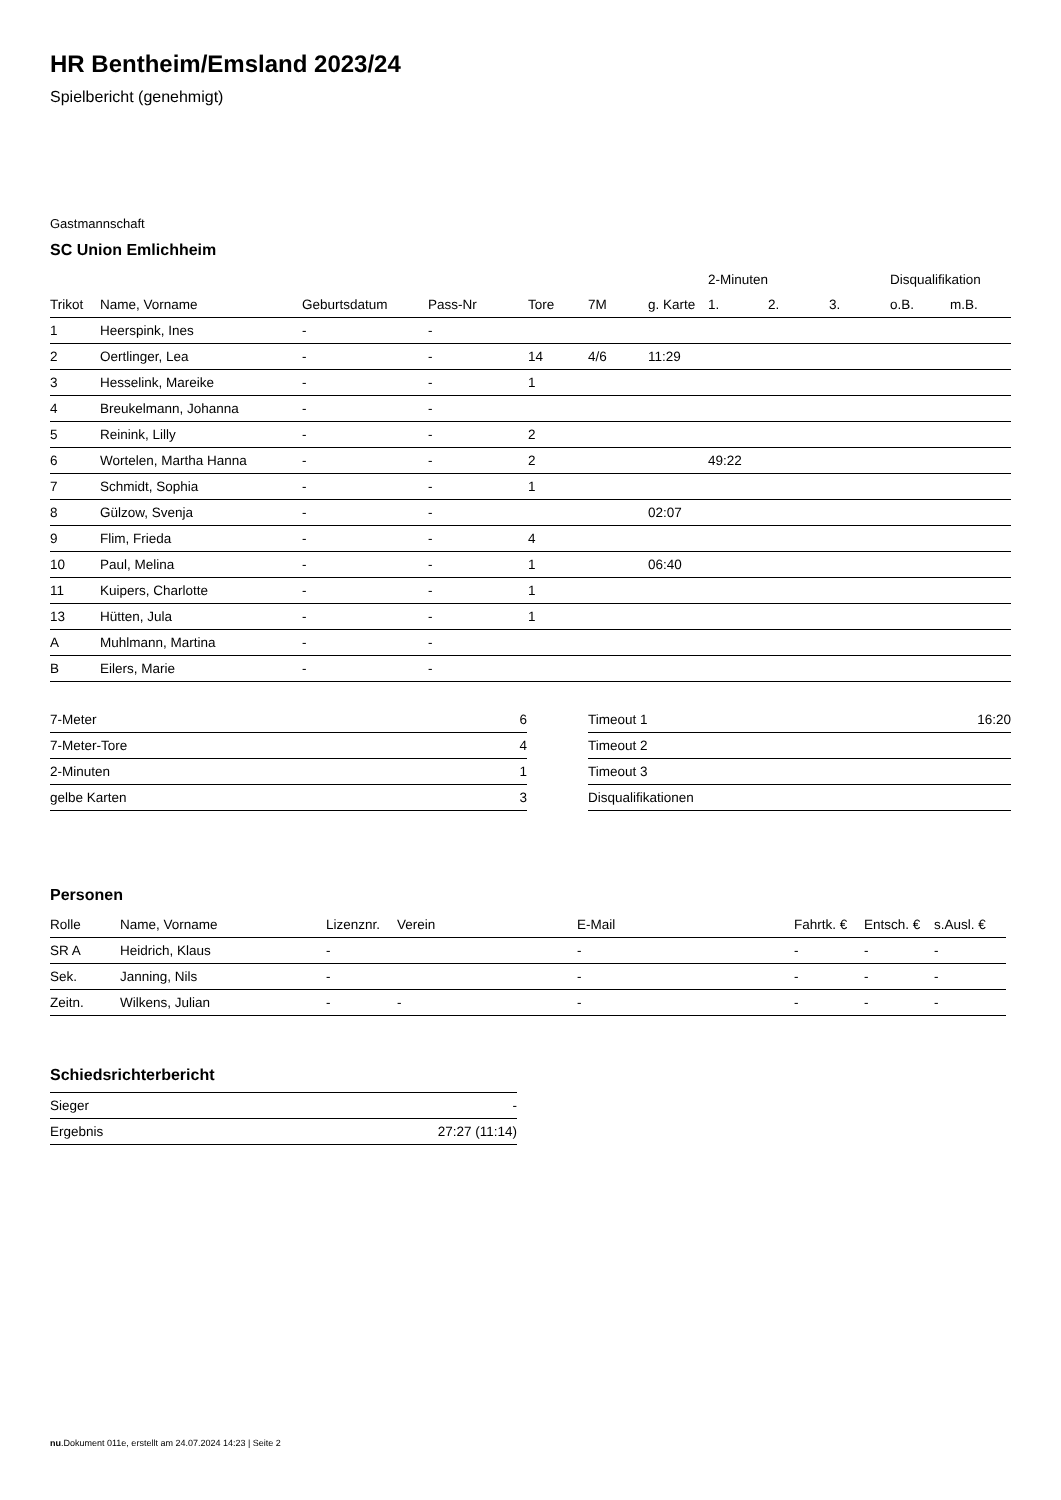HR Bentheim/Emsland 2023/24
Spielbericht (genehmigt)
Gastmannschaft
SC Union Emlichheim
| | | | | | | | 2-Minuten | | | Disqualifikation | |
| --- | --- | --- | --- | --- | --- | --- | --- | --- | --- | --- | --- |
| Trikot | Name, Vorname | Geburtsdatum | Pass-Nr | Tore | 7M | g. Karte | 1. | 2. | 3. | o.B. | m.B. |
| 1 | Heerspink, Ines | - | - | | | | | | | | |
| 2 | Oertlinger, Lea | - | - | 14 | 4/6 | 11:29 | | | | | |
| 3 | Hesselink, Mareike | - | - | 1 | | | | | | | |
| 4 | Breukelmann, Johanna | - | - | | | | | | | | |
| 5 | Reinink, Lilly | - | - | 2 | | | | | | | |
| 6 | Wortelen, Martha Hanna | - | - | 2 | | | 49:22 | | | | |
| 7 | Schmidt, Sophia | - | - | 1 | | | | | | | |
| 8 | Gülzow, Svenja | - | - | | | 02:07 | | | | | |
| 9 | Flim, Frieda | - | - | 4 | | | | | | | |
| 10 | Paul, Melina | - | - | 1 | | 06:40 | | | | | |
| 11 | Kuipers, Charlotte | - | - | 1 | | | | | | | |
| 13 | Hütten, Jula | - | - | 1 | | | | | | | |
| A | Muhlmann, Martina | - | - | | | | | | | | |
| B | Eilers, Marie | - | - | | | | | | | | |
| 7-Meter | 6 |
| 7-Meter-Tore | 4 |
| 2-Minuten | 1 |
| gelbe Karten | 3 |
| Timeout 1 | 16:20 |
| Timeout 2 | |
| Timeout 3 | |
| Disqualifikationen | |
Personen
| Rolle | Name, Vorname | Lizenznr. | Verein | E-Mail | Fahrtk. € | Entsch. € | s.Ausl. € |
| --- | --- | --- | --- | --- | --- | --- | --- |
| SR A | Heidrich, Klaus | - | | - | - | - | - |
| Sek. | Janning, Nils | - | | - | - | - | - |
| Zeitn. | Wilkens, Julian | - | - | - | - | - | - |
Schiedsrichterbericht
| Sieger | - |
| Ergebnis | 27:27 (11:14) |
nu.Dokument 011e, erstellt am 24.07.2024 14:23 | Seite 2